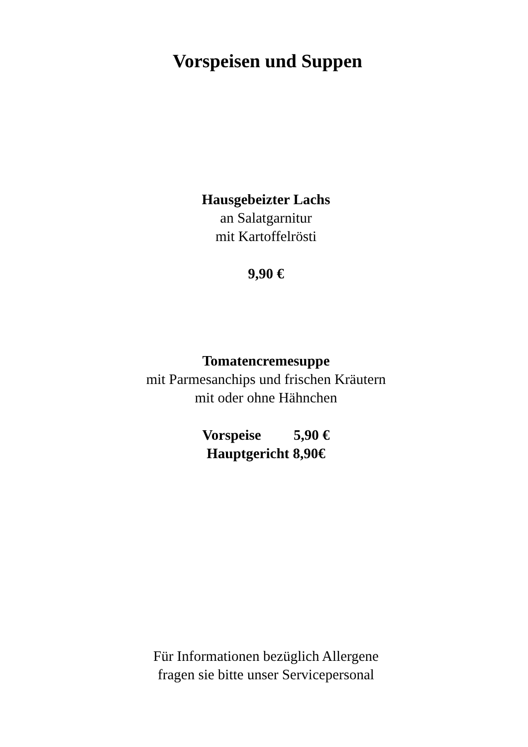Vorspeisen und Suppen
Hausgebeizter Lachs
an Salatgarnitur
mit Kartoffelrösti
9,90 €
Tomatencremesuppe
mit Parmesanchips und frischen Kräutern
mit oder ohne Hähnchen
Vorspeise 5,90 €
Hauptgericht 8,90€
Für Informationen bezüglich Allergene
fragen sie bitte unser Servicepersonal